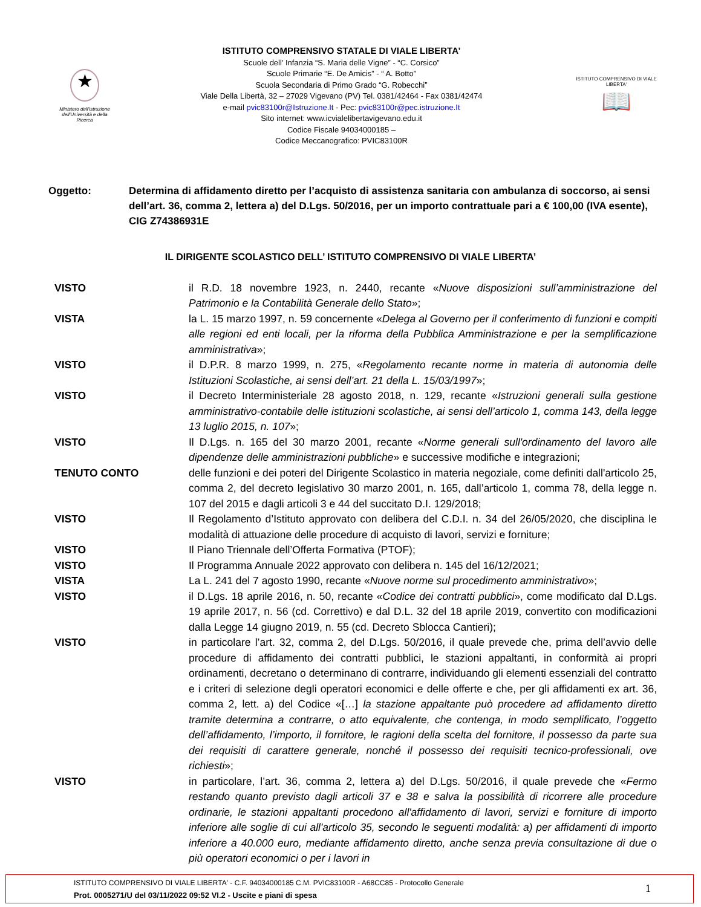★
Ministero dell'Istruzione dell'Università e della Ricerca
ISTITUTO COMPRENSIVO STATALE DI VIALE LIBERTA’
Scuole dell’ Infanzia “S. Maria delle Vigne” - “C. Corsico”
Scuole Primarie “E. De Amicis” - “ A. Botto”
Scuola Secondaria di Primo Grado “G. Robecchi”
Viale Della Libertà, 32 – 27029 Vigevano (PV) Tel. 0381/42464 - Fax 0381/42474
e-mail pvic83100r@Istruzione.It - Pec: pvic83100r@pec.istruzione.It
Sito internet: www.icvialelibertavigevano.edu.it
Codice Fiscale 94034000185 –
Codice Meccanografico: PVIC83100R
ISTITUTO COMPRENSIVO DI VIALE LIBERTA'
📖
Oggetto: Determina di affidamento diretto per l’acquisto di assistenza sanitaria con ambulanza di soccorso, ai sensi dell’art. 36, comma 2, lettera a) del D.Lgs. 50/2016, per un importo contrattuale pari a € 100,00 (IVA esente),
CIG Z74386931E
IL DIRIGENTE SCOLASTICO DELL’ ISTITUTO COMPRENSIVO DI VIALE LIBERTA’
VISTO il R.D. 18 novembre 1923, n. 2440, recante «Nuove disposizioni sull’amministrazione del Patrimonio e la Contabilità Generale dello Stato»;
VISTA la L. 15 marzo 1997, n. 59 concernente «Delega al Governo per il conferimento di funzioni e compiti alle regioni ed enti locali, per la riforma della Pubblica Amministrazione e per la semplificazione amministrativa»;
VISTO il D.P.R. 8 marzo 1999, n. 275, «Regolamento recante norme in materia di autonomia delle Istituzioni Scolastiche, ai sensi dell’art. 21 della L. 15/03/1997»;
VISTO il Decreto Interministeriale 28 agosto 2018, n. 129, recante «Istruzioni generali sulla gestione amministrativo-contabile delle istituzioni scolastiche, ai sensi dell’articolo 1, comma 143, della legge 13 luglio 2015, n. 107»;
VISTO Il D.Lgs. n. 165 del 30 marzo 2001, recante «Norme generali sull'ordinamento del lavoro alle dipendenze delle amministrazioni pubbliche» e successive modifiche e integrazioni;
TENUTO CONTO delle funzioni e dei poteri del Dirigente Scolastico in materia negoziale, come definiti dall'articolo 25, comma 2, del decreto legislativo 30 marzo 2001, n. 165, dall’articolo 1, comma 78, della legge n. 107 del 2015 e dagli articoli 3 e 44 del succitato D.I. 129/2018;
VISTO Il Regolamento d’Istituto approvato con delibera del C.D.I. n. 34 del 26/05/2020, che disciplina le modalità di attuazione delle procedure di acquisto di lavori, servizi e forniture;
VISTO Il Piano Triennale dell’Offerta Formativa (PTOF);
VISTO Il Programma Annuale 2022 approvato con delibera n. 145 del 16/12/2021;
VISTA La L. 241 del 7 agosto 1990, recante «Nuove norme sul procedimento amministrativo»;
VISTO il D.Lgs. 18 aprile 2016, n. 50, recante «Codice dei contratti pubblici», come modificato dal D.Lgs. 19 aprile 2017, n. 56 (cd. Correttivo) e dal D.L. 32 del 18 aprile 2019, convertito con modificazioni dalla Legge 14 giugno 2019, n. 55 (cd. Decreto Sblocca Cantieri);
VISTO in particolare l’art. 32, comma 2, del D.Lgs. 50/2016, il quale prevede che, prima dell’avvio delle procedure di affidamento dei contratti pubblici, le stazioni appaltanti, in conformità ai propri ordinamenti, decretano o determinano di contrarre, individuando gli elementi essenziali del contratto e i criteri di selezione degli operatori economici e delle offerte e che, per gli affidamenti ex art. 36, comma 2, lett. a) del Codice «[…] la stazione appaltante può procedere ad affidamento diretto tramite determina a contrarre, o atto equivalente, che contenga, in modo semplificato, l’oggetto dell’affidamento, l’importo, il fornitore, le ragioni della scelta del fornitore, il possesso da parte sua dei requisiti di carattere generale, nonché il possesso dei requisiti tecnico-professionali, ove richiesti»;
VISTO in particolare, l’art. 36, comma 2, lettera a) del D.Lgs. 50/2016, il quale prevede che «Fermo restando quanto previsto dagli articoli 37 e 38 e salva la possibilità di ricorrere alle procedure ordinarie, le stazioni appaltanti procedono all'affidamento di lavori, servizi e forniture di importo inferiore alle soglie di cui all'articolo 35, secondo le seguenti modalità: a) per affidamenti di importo inferiore a 40.000 euro, mediante affidamento diretto, anche senza previa consultazione di due o più operatori economici o per i lavori in
ISTITUTO COMPRENSIVO DI VIALE LIBERTA' - C.F. 94034000185 C.M. PVIC83100R - A68CC85 - Protocollo Generale
Prot. 0005271/U del 03/11/2022 09:52 VI.2 - Uscite e piani di spesa
1